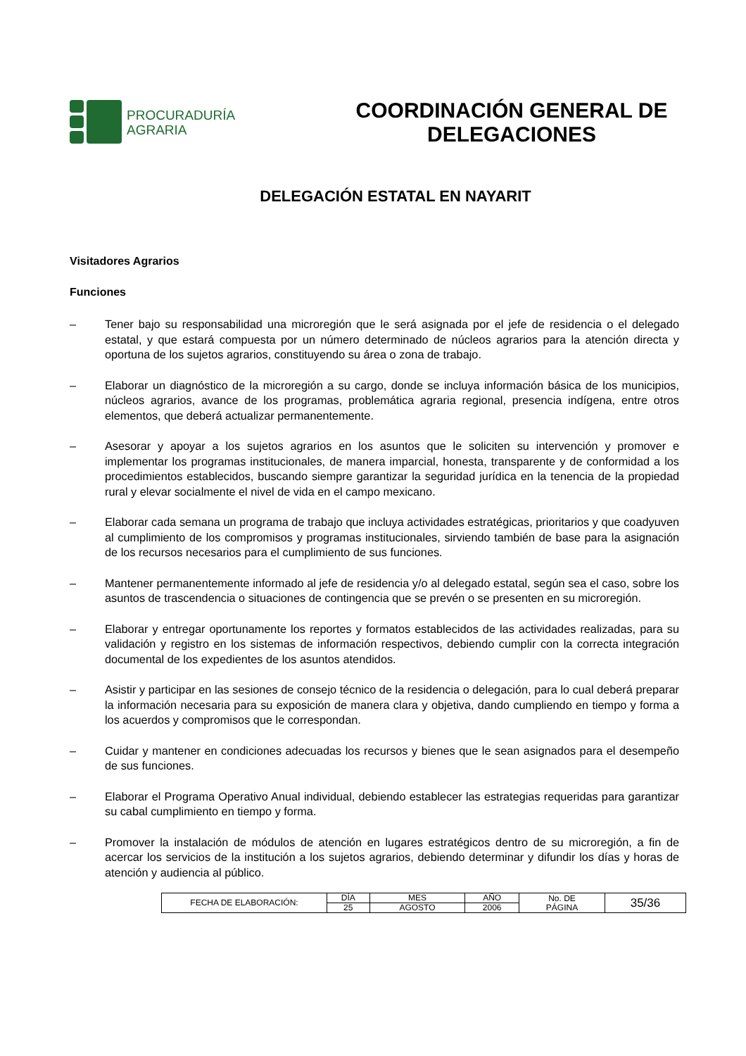PROCURADURÍA
AGRARIA
COORDINACIÓN GENERAL DE
DELEGACIONES
DELEGACIÓN ESTATAL EN NAYARIT
Visitadores Agrarios
Funciones
– Tener bajo su responsabilidad una microregión que le será asignada por el jefe de residencia o el delegado estatal, y que estará compuesta por un número determinado de núcleos agrarios para la atención directa y oportuna de los sujetos agrarios, constituyendo su área o zona de trabajo.
– Elaborar un diagnóstico de la microregión a su cargo, donde se incluya información básica de los municipios, núcleos agrarios, avance de los programas, problemática agraria regional, presencia indígena, entre otros elementos, que deberá actualizar permanentemente.
– Asesorar y apoyar a los sujetos agrarios en los asuntos que le soliciten su intervención y promover e implementar los programas institucionales, de manera imparcial, honesta, transparente y de conformidad a los procedimientos establecidos, buscando siempre garantizar la seguridad jurídica en la tenencia de la propiedad rural y elevar socialmente el nivel de vida en el campo mexicano.
– Elaborar cada semana un programa de trabajo que incluya actividades estratégicas, prioritarios y que coadyuven al cumplimiento de los compromisos y programas institucionales, sirviendo también de base para la asignación de los recursos necesarios para el cumplimiento de sus funciones.
– Mantener permanentemente informado al jefe de residencia y/o al delegado estatal, según sea el caso, sobre los asuntos de trascendencia o situaciones de contingencia que se prevén o se presenten en su microregión.
– Elaborar y entregar oportunamente los reportes y formatos establecidos de las actividades realizadas, para su validación y registro en los sistemas de información respectivos, debiendo cumplir con la correcta integración documental de los expedientes de los asuntos atendidos.
– Asistir y participar en las sesiones de consejo técnico de la residencia o delegación, para lo cual deberá preparar la información necesaria para su exposición de manera clara y objetiva, dando cumpliendo en tiempo y forma a los acuerdos y compromisos que le correspondan.
– Cuidar y mantener en condiciones adecuadas los recursos y bienes que le sean asignados para el desempeño de sus funciones.
– Elaborar el Programa Operativo Anual individual, debiendo establecer las estrategias requeridas para garantizar su cabal cumplimiento en tiempo y forma.
– Promover la instalación de módulos de atención en lugares estratégicos dentro de su microregión, a fin de acercar los servicios de la institución a los sujetos agrarios, debiendo determinar y difundir los días y horas de atención y audiencia al público.
| FECHA DE ELABORACIÓN: | DÍA | MES | AÑO | No. DE PÁGINA | 35/36 |
| | 25 | AGOSTO | 2006 | | |